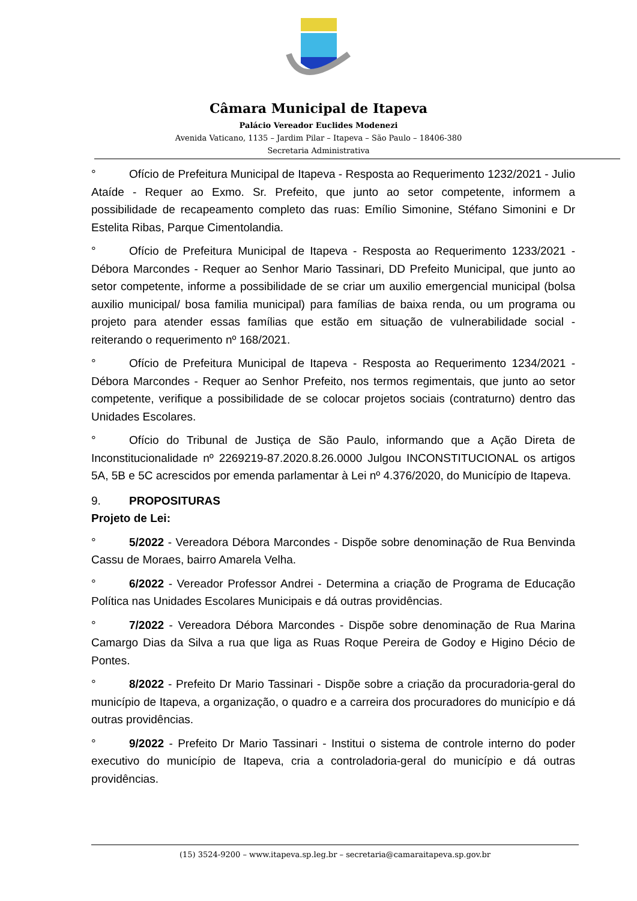Câmara Municipal de Itapeva
Palácio Vereador Euclides Modenezi
Avenida Vaticano, 1135 – Jardim Pilar – Itapeva – São Paulo – 18406-380
Secretaria Administrativa
° Ofício de Prefeitura Municipal de Itapeva - Resposta ao Requerimento 1232/2021 - Julio Ataíde - Requer ao Exmo. Sr. Prefeito, que junto ao setor competente, informem a possibilidade de recapeamento completo das ruas: Emílio Simonine, Stéfano Simonini e Dr Estelita Ribas, Parque Cimentolandia.
° Ofício de Prefeitura Municipal de Itapeva - Resposta ao Requerimento 1233/2021 - Débora Marcondes - Requer ao Senhor Mario Tassinari, DD Prefeito Municipal, que junto ao setor competente, informe a possibilidade de se criar um auxilio emergencial municipal (bolsa auxilio municipal/ bosa familia municipal) para famílias de baixa renda, ou um programa ou projeto para atender essas famílias que estão em situação de vulnerabilidade social - reiterando o requerimento nº 168/2021.
° Ofício de Prefeitura Municipal de Itapeva - Resposta ao Requerimento 1234/2021 - Débora Marcondes - Requer ao Senhor Prefeito, nos termos regimentais, que junto ao setor competente, verifique a possibilidade de se colocar projetos sociais (contraturno) dentro das Unidades Escolares.
° Ofício do Tribunal de Justiça de São Paulo, informando que a Ação Direta de Inconstitucionalidade nº 2269219-87.2020.8.26.0000 Julgou INCONSTITUCIONAL os artigos 5A, 5B e 5C acrescidos por emenda parlamentar à Lei nº 4.376/2020, do Município de Itapeva.
9. PROPOSITURAS
Projeto de Lei:
° 5/2022 - Vereadora Débora Marcondes - Dispõe sobre denominação de Rua Benvinda Cassu de Moraes, bairro Amarela Velha.
° 6/2022 - Vereador Professor Andrei - Determina a criação de Programa de Educação Política nas Unidades Escolares Municipais e dá outras providências.
° 7/2022 - Vereadora Débora Marcondes - Dispõe sobre denominação de Rua Marina Camargo Dias da Silva a rua que liga as Ruas Roque Pereira de Godoy e Higino Décio de Pontes.
° 8/2022 - Prefeito Dr Mario Tassinari - Dispõe sobre a criação da procuradoria-geral do município de Itapeva, a organização, o quadro e a carreira dos procuradores do município e dá outras providências.
° 9/2022 - Prefeito Dr Mario Tassinari - Institui o sistema de controle interno do poder executivo do município de Itapeva, cria a controladoria-geral do município e dá outras providências.
(15) 3524-9200 – www.itapeva.sp.leg.br – secretaria@camaraitapeva.sp.gov.br